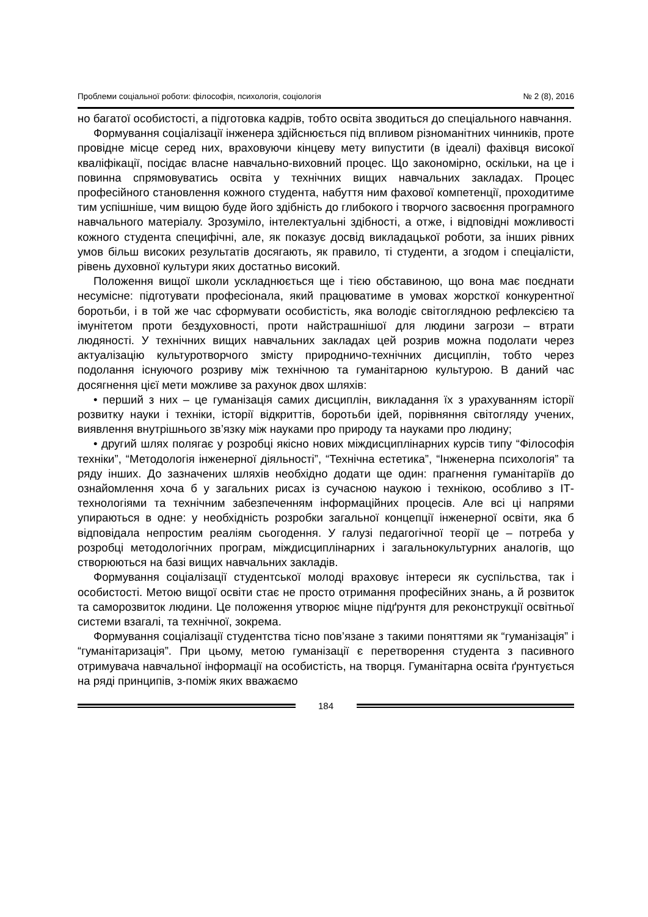Проблеми соціальної роботи: філософія, психологія, соціологія № 2 (8), 2016
но багатої особистості, а підготовка кадрів, тобто освіта зводиться до спеціального навчання.
Формування соціалізації інженера здійснюється під впливом різноманітних чинників, проте провідне місце серед них, враховуючи кінцеву мету випустити (в ідеалі) фахівця високої кваліфікації, посідає власне навчально-виховний процес. Що закономірно, оскільки, на це і повинна спрямовуватись освіта у технічних вищих навчальних закладах. Процес професійного становлення кожного студента, набуття ним фахової компетенції, проходитиме тим успішніше, чим вищою буде його здібність до глибокого і творчого засвоєння програмного навчального матеріалу. Зрозуміло, інтелектуальні здібності, а отже, і відповідні можливості кожного студента специфічні, але, як показує досвід викладацької роботи, за інших рівних умов більш високих результатів досягають, як правило, ті студенти, а згодом і спеціалісти, рівень духовної культури яких достатньо високий.
Положення вищої школи ускладнюється ще і тією обставиною, що вона має поєднати несумісне: підготувати професіонала, який працюватиме в умовах жорсткої конкурентної боротьби, і в той же час сформувати особистість, яка володіє світоглядною рефлексією та імунітетом проти бездуховності, проти найстрашнішої для людини загрози – втрати людяності. У технічних вищих навчальних закладах цей розрив можна подолати через актуалізацію культуротворчого змісту природничо-технічних дисциплін, тобто через подолання існуючого розриву між технічною та гуманітарною культурою. В даний час досягнення цієї мети можливе за рахунок двох шляхів:
• перший з них – це гуманізація самих дисциплін, викладання їх з урахуванням історії розвитку науки і техніки, історії відкриттів, боротьби ідей, порівняння світогляду учених, виявлення внутрішнього зв’язку між науками про природу та науками про людину;
• другий шлях полягає у розробці якісно нових міждисциплінарних курсів типу “Філософія техніки”, “Методологія інженерної діяльності”, “Технічна естетика”, “Інженерна психологія” та ряду інших. До зазначених шляхів необхідно додати ще один: прагнення гуманітаріїв до ознайомлення хоча б у загальних рисах із сучасною наукою і технікою, особливо з ІТ-технологіями та технічним забезпеченням інформаційних процесів. Але всі ці напрями упираються в одне: у необхідність розробки загальної концепції інженерної освіти, яка б відповідала непростим реаліям сьогодення. У галузі педагогічної теорії це – потреба у розробці методологічних програм, міждисциплінарних і загальнокультурних аналогів, що створюються на базі вищих навчальних закладів.
Формування соціалізації студентської молоді враховує інтереси як суспільства, так і особистості. Метою вищої освіти стає не просто отримання професійних знань, а й розвиток та саморозвиток людини. Це положення утворює міцне підґрунтя для реконструкції освітньої системи взагалі, та технічної, зокрема.
Формування соціалізації студентства тісно пов’язане з такими поняттями як “гуманізація” і “гуманітаризація”. При цьому, метою гуманізації є перетворення студента з пасивного отримувача навчальної інформації на особистість, на творця. Гуманітарна освіта ґрунтується на ряді принципів, з-поміж яких вважаємо
184